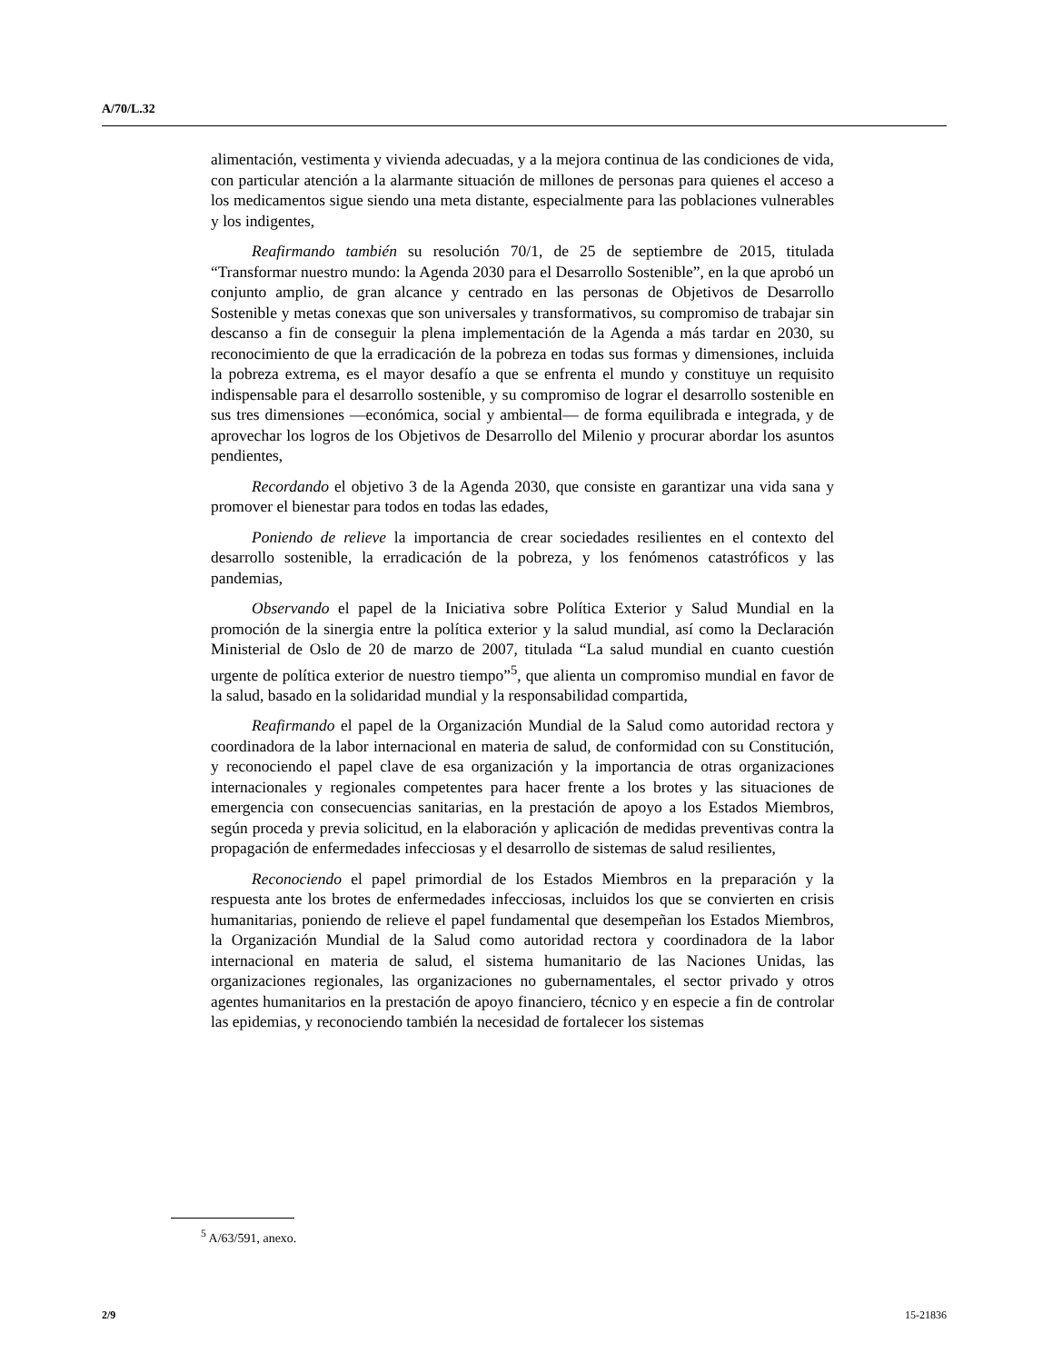A/70/L.32
alimentación, vestimenta y vivienda adecuadas, y a la mejora continua de las condiciones de vida, con particular atención a la alarmante situación de millones de personas para quienes el acceso a los medicamentos sigue siendo una meta distante, especialmente para las poblaciones vulnerables y los indigentes,
Reafirmando también su resolución 70/1, de 25 de septiembre de 2015, titulada “Transformar nuestro mundo: la Agenda 2030 para el Desarrollo Sostenible”, en la que aprobó un conjunto amplio, de gran alcance y centrado en las personas de Objetivos de Desarrollo Sostenible y metas conexas que son universales y transformativos, su compromiso de trabajar sin descanso a fin de conseguir la plena implementación de la Agenda a más tardar en 2030, su reconocimiento de que la erradicación de la pobreza en todas sus formas y dimensiones, incluida la pobreza extrema, es el mayor desafío a que se enfrenta el mundo y constituye un requisito indispensable para el desarrollo sostenible, y su compromiso de lograr el desarrollo sostenible en sus tres dimensiones —económica, social y ambiental— de forma equilibrada e integrada, y de aprovechar los logros de los Objetivos de Desarrollo del Milenio y procurar abordar los asuntos pendientes,
Recordando el objetivo 3 de la Agenda 2030, que consiste en garantizar una vida sana y promover el bienestar para todos en todas las edades,
Poniendo de relieve la importancia de crear sociedades resilientes en el contexto del desarrollo sostenible, la erradicación de la pobreza, y los fenómenos catastróficos y las pandemias,
Observando el papel de la Iniciativa sobre Política Exterior y Salud Mundial en la promoción de la sinergia entre la política exterior y la salud mundial, así como la Declaración Ministerial de Oslo de 20 de marzo de 2007, titulada “La salud mundial en cuanto cuestión urgente de política exterior de nuestro tiempo”<sup>5</sup>, que alienta un compromiso mundial en favor de la salud, basado en la solidaridad mundial y la responsabilidad compartida,
Reafirmando el papel de la Organización Mundial de la Salud como autoridad rectora y coordinadora de la labor internacional en materia de salud, de conformidad con su Constitución, y reconociendo el papel clave de esa organización y la importancia de otras organizaciones internacionales y regionales competentes para hacer frente a los brotes y las situaciones de emergencia con consecuencias sanitarias, en la prestación de apoyo a los Estados Miembros, según proceda y previa solicitud, en la elaboración y aplicación de medidas preventivas contra la propagación de enfermedades infecciosas y el desarrollo de sistemas de salud resilientes,
Reconociendo el papel primordial de los Estados Miembros en la preparación y la respuesta ante los brotes de enfermedades infecciosas, incluidos los que se convierten en crisis humanitarias, poniendo de relieve el papel fundamental que desempeñan los Estados Miembros, la Organización Mundial de la Salud como autoridad rectora y coordinadora de la labor internacional en materia de salud, el sistema humanitario de las Naciones Unidas, las organizaciones regionales, las organizaciones no gubernamentales, el sector privado y otros agentes humanitarios en la prestación de apoyo financiero, técnico y en especie a fin de controlar las epidemias, y reconociendo también la necesidad de fortalecer los sistemas
<sup>5</sup> A/63/591, anexo.
2/9 15-21836